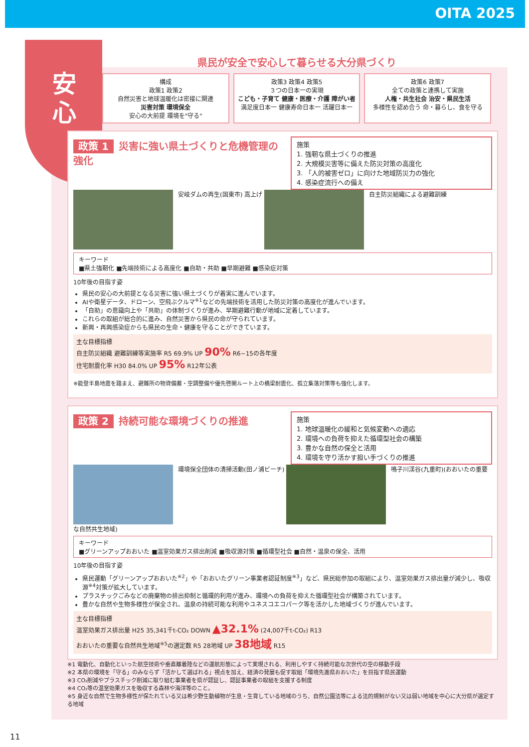OITA 2025
安心
県民が安全で安心して暮らせる大分県づくり
構成
政策1 政策2
自然災害と地球温暖化は密接に関連
災害対策 環境保全
安心の大前提 環境を"守る"
政策3 政策4 政策5
３つの日本一の実現
こども・子育て 健康・医療・介護 障がい者
満足度日本一 健康寿命日本一 活躍日本一
政策6 政策7
全ての政策と連携して実施
人権・共生社会 治安・県民生活
多様性を認め合う 命・暮らし、食を守る
施策
1. 強靭な県土づくりの推進
2. 大規模災害等に備えた防災対策の高度化
3. 「人的被害ゼロ」に向けた地域防災力の強化
4. 感染症流行への備え
政策 1 災害に強い県土づくりと危機管理の強化
安岐ダムの再生(国東市) 嵩上げ
自主防災組織による避難訓練
キーワード
■県土強靭化 ■先端技術による高度化 ■自助・共助 ■早期避難 ■感染症対策
10年後の目指す姿
県民の安心の大前提となる災害に強い県土づくりが着実に進んでいます。
AIや衛星データ、ドローン、空飛ぶクルマ<sup>※1</sup>などの先端技術を活用した防災対策の高度化が進んでいます。
「自助」の意識向上や「共助」の体制づくりが進み、早期避難行動が地域に定着しています。
これらの取組が総合的に進み、自然災害から県民の命が守られています。
新興・再興感染症からも県民の生命・健康を守ることができています。
主な目標指標
自主防災組織 避難訓練等実施率 R5 69.9% UP 90% R6~15の各年度
住宅耐震化率 H30 84.0% UP 95% R12年公表
※能登半島地震を踏まえ、避難所の物資備蓄・空調整備や優先啓開ルート上の橋梁耐震化、孤立集落対策等も強化します。
施策
1. 地球温暖化の緩和と気候変動への適応
2. 環境への負荷を抑えた循環型社会の構築
3. 豊かな自然の保全と活用
4. 環境を守り活かす担い手づくりの推進
政策 2 持続可能な環境づくりの推進
環境保全団体の清掃活動(田ノ浦ビーチ)
鳴子川渓谷(九重町)(おおいたの重要な自然共生地域)
キーワード
■グリーンアップおおいた ■温室効果ガス排出削減 ■吸収源対策 ■循環型社会 ■自然・温泉の保全、活用
10年後の目指す姿
県民運動「グリーンアップおおいた<sup>※2</sup>」や「おおいたグリーン事業者認証制度<sup>※3</sup>」など、県民総参加の取組により、温室効果ガス排出量が減少し、吸収源<sup>※4</sup>対策が拡大しています。
プラスチックごみなどの廃棄物の排出抑制と循環的利用が進み、環境への負荷を抑えた循環型社会が構築されています。
豊かな自然や生物多様性が保全され、温泉の持続可能な利用やユネスコエコパーク等を活かした地域づくりが進んでいます。
主な目標指標
温室効果ガス排出量 H25 35,341千t-CO₂ DOWN ▲32.1% (24,007千t-CO₂) R13
おおいたの重要な自然共生地域<sup>※5</sup>の選定数 R5 28地域 UP 38地域 R15
※1 電動化、自動化といった航空技術や垂直離着陸などの運航形態によって実現される、利用しやすく持続可能な次世代の空の移動手段
※2 本県の環境を「守る」のみならず「活かして選ばれる」視点を加え、経済の発展も促す取組「環境先進県おおいた」を目指す県民運動
※3 CO₂削減やプラスチック削減に取り組む事業者を県が認証し、認証事業者の取組を支援する制度
※4 CO₂等の温室効果ガスを吸収する森林や海洋等のこと。
※5 身近な自然で生物多様性が保たれている又は希少野生動植物が生息・生育している地域のうち、自然公園法等による法的規制がない又は弱い地域を中心に大分県が選定する地域
11